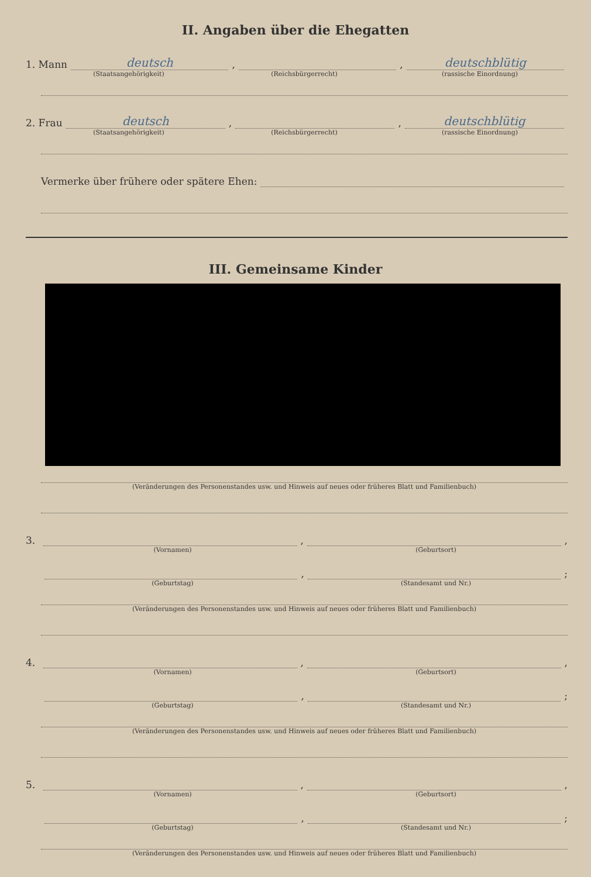II. Angaben über die Ehegatten
1. Mann deutsch, , deutschblütig
(Staatsangehörigkeit) (Reichsbürgerrecht) (rassische Einordnung)
2. Frau deutsch, , deutschblütig
(Staatsangehörigkeit) (Reichsbürgerrecht) (rassische Einordnung)
Vermerke über frühere oder spätere Ehen:
III. Gemeinsame Kinder
(Veränderungen des Personenstandes usw. und Hinweis auf neues oder früheres Blatt und Familienbuch)
3. , ,
(Vornamen) (Geburtsort)
, ;
(Geburtstag) (Standesamt und Nr.)
(Veränderungen des Personenstandes usw. und Hinweis auf neues oder früheres Blatt und Familienbuch)
4. , ,
(Vornamen) (Geburtsort)
, ;
(Geburtstag) (Standesamt und Nr.)
(Veränderungen des Personenstandes usw. und Hinweis auf neues oder früheres Blatt und Familienbuch)
5. , ,
(Vornamen) (Geburtsort)
, ;
(Geburtstag) (Standesamt und Nr.)
(Veränderungen des Personenstandes usw. und Hinweis auf neues oder früheres Blatt und Familienbuch)